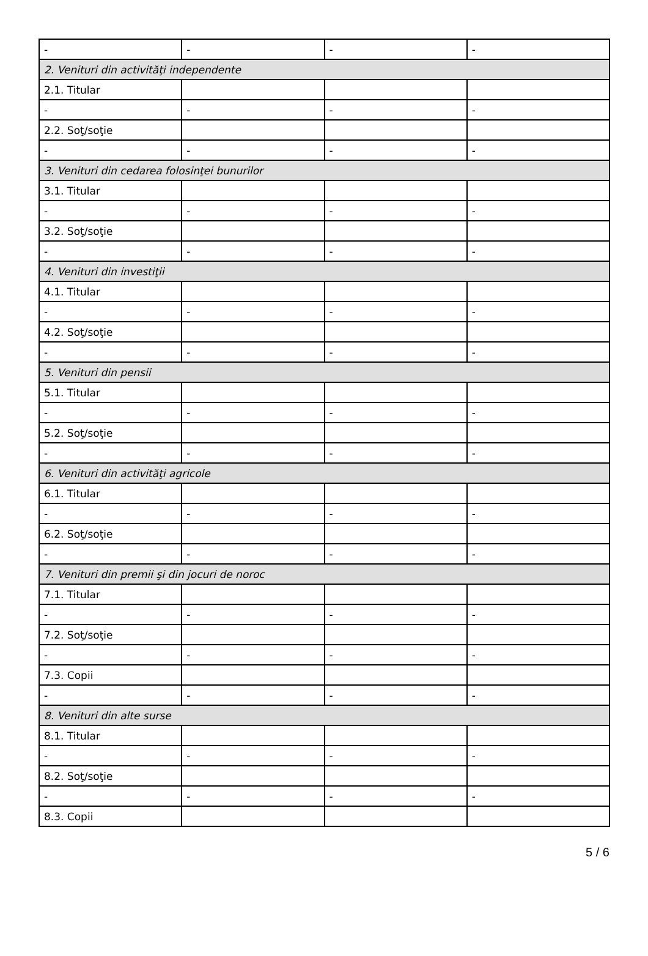| - | - | - | - |
| 2. Venituri din activităţi independente | | | |
| 2.1. Titular | | | |
| - | - | - | - |
| 2.2. Soţ/soţie | | | |
| - | - | - | - |
| 3. Venituri din cedarea folosinţei bunurilor | | | |
| 3.1. Titular | | | |
| - | - | - | - |
| 3.2. Soţ/soţie | | | |
| - | - | - | - |
| 4. Venituri din investiţii | | | |
| 4.1. Titular | | | |
| - | - | - | - |
| 4.2. Soţ/soţie | | | |
| - | - | - | - |
| 5. Venituri din pensii | | | |
| 5.1. Titular | | | |
| - | - | - | - |
| 5.2. Soţ/soţie | | | |
| - | - | - | - |
| 6. Venituri din activităţi agricole | | | |
| 6.1. Titular | | | |
| - | - | - | - |
| 6.2. Soţ/soţie | | | |
| - | - | - | - |
| 7. Venituri din premii şi din jocuri de noroc | | | |
| 7.1. Titular | | | |
| - | - | - | - |
| 7.2. Soţ/soţie | | | |
| - | - | - | - |
| 7.3. Copii | | | |
| - | - | - | - |
| 8. Venituri din alte surse | | | |
| 8.1. Titular | | | |
| - | - | - | - |
| 8.2. Soţ/soţie | | | |
| - | - | - | - |
| 8.3. Copii | | | |
5 / 6